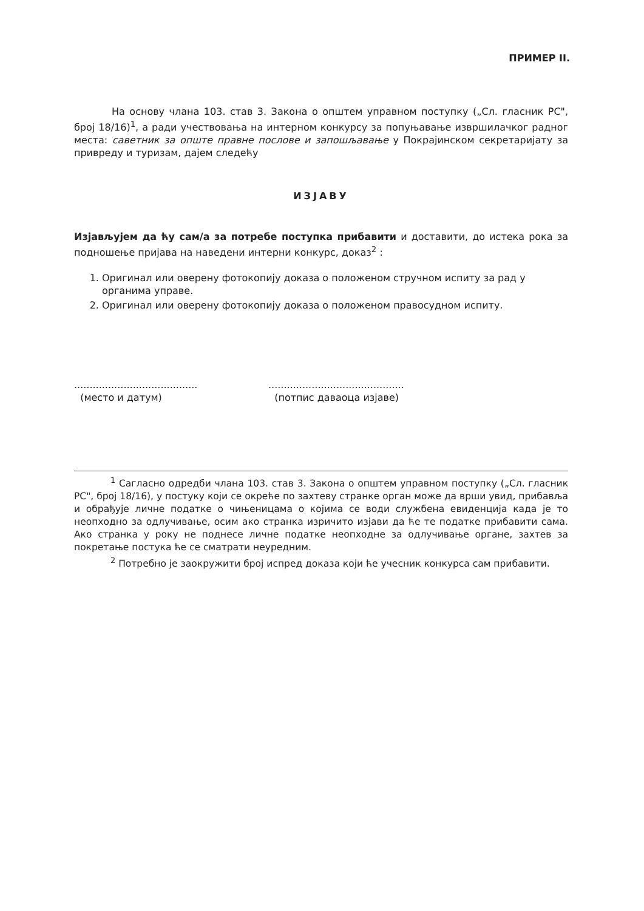ПРИМЕР II.
На основу члана 103. став 3. Закона о општем управном поступку („Сл. гласник РС", број 18/16)<sup>1</sup>, а ради учествовања на интерном конкурсу за попуњавање извршилачког радног места: саветник за опште правне послове и запошљавање у Покрајинском секретаријату за привреду и туризам, дајем следећу
ИЗЈАВУ
Изјављујем да ћу сам/а за потребе поступка прибавити и доставити, до истека рока за подношење пријава на наведени интерни конкурс, доказ<sup>2</sup> :
1. Оригинал или оверену фотокопију доказа о положеном стручном испиту за рад у органима управе.
2. Оригинал или оверену фотокопију доказа о положеном правосудном испиту.
........................................
(место и датум)
............................................
(потпис даваоца изјаве)
<sup>1</sup> Сагласно одредби члана 103. став 3. Закона о општем управном поступку („Сл. гласник РС", број 18/16), у постуку који се окреће по захтеву странке орган може да врши увид, прибавља и обрађује личне податке о чињеницама о којима се води службена евиденција када је то неопходно за одлучивање, осим ако странка изричито изјави да ће те податке прибавити сама. Ако странка у року не поднесе личне податке неопходне за одлучивање органе, захтев за покретање постука ће се сматрати неуредним.
<sup>2</sup> Потребно је заокружити број испред доказа који ће учесник конкурса сам прибавити.